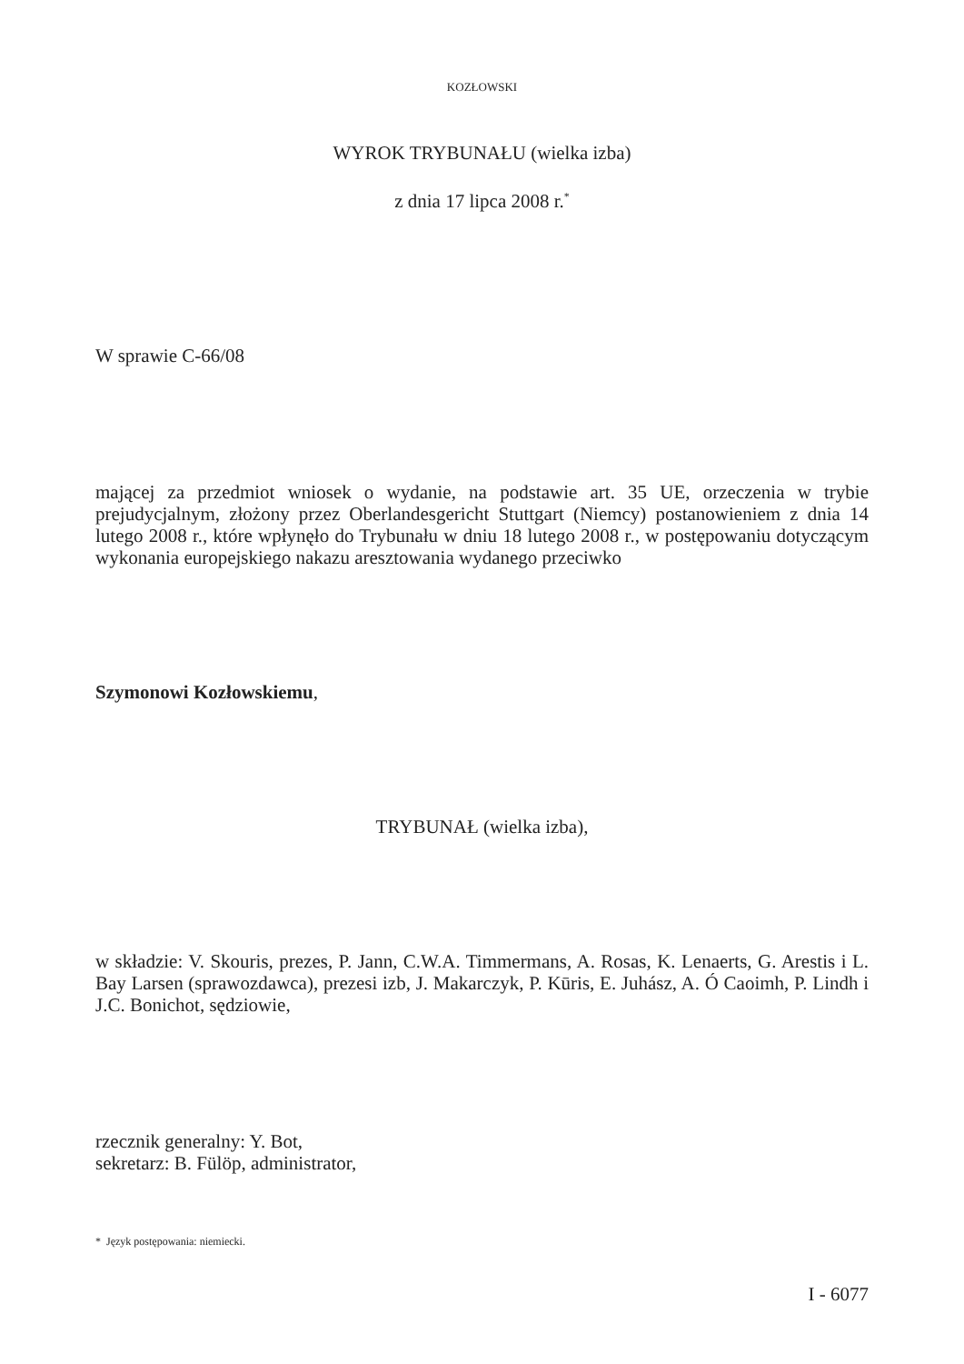KOZŁOWSKI
WYROK TRYBUNAŁU (wielka izba)
z dnia 17 lipca 2008 r.<sup>*</sup>
W sprawie C-66/08
mającej za przedmiot wniosek o wydanie, na podstawie art. 35 UE, orzeczenia w trybie prejudycjalnym, złożony przez Oberlandesgericht Stuttgart (Niemcy) postanowieniem z dnia 14 lutego 2008 r., które wpłynęło do Trybunału w dniu 18 lutego 2008 r., w postępowaniu dotyczącym wykonania europejskiego nakazu aresztowania wydanego przeciwko
Szymonowi Kozłowskiemu,
TRYBUNAŁ (wielka izba),
w składzie: V. Skouris, prezes, P. Jann, C.W.A. Timmermans, A. Rosas, K. Lenaerts, G. Arestis i L. Bay Larsen (sprawozdawca), prezesi izb, J. Makarczyk, P. Kūris, E. Juhász, A. Ó Caoimh, P. Lindh i J.C. Bonichot, sędziowie,
rzecznik generalny: Y. Bot,
sekretarz: B. Fülöp, administrator,
* Język postępowania: niemiecki.
I - 6077